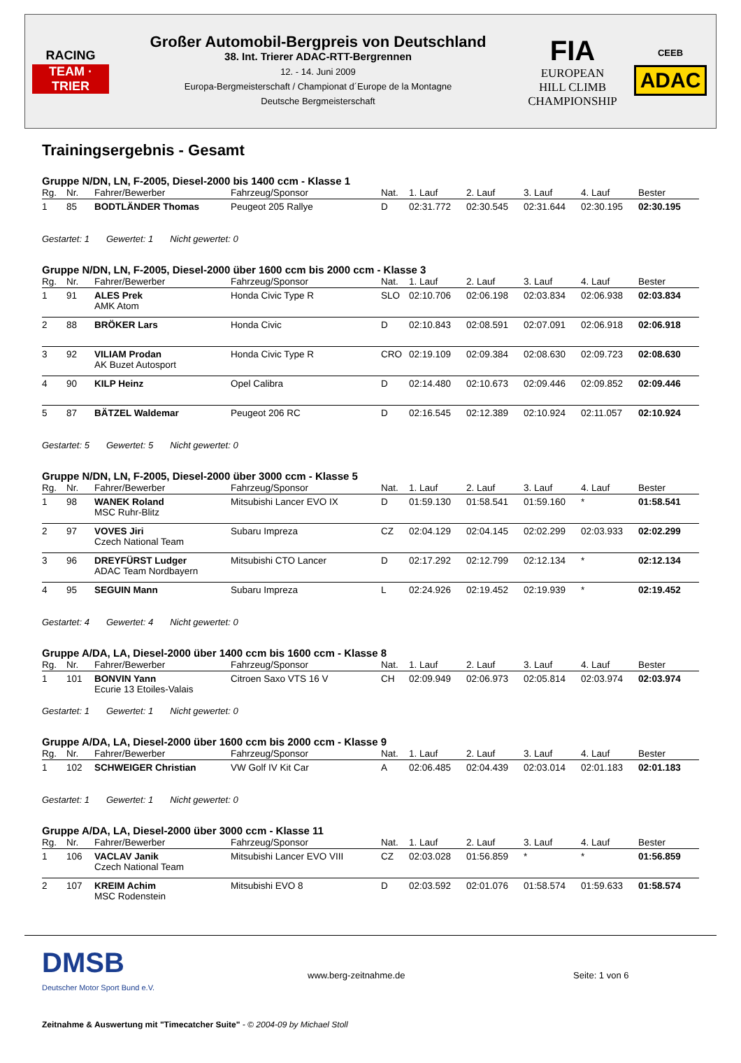RACING
TEAM · TRIER
Großer Automobil-Bergpreis von Deutschland
38. Int. Trierer ADAC-RTT-Bergrennen
12. - 14. Juni 2009
Europa-Bergmeisterschaft / Championat d´Europe de la Montagne
Deutsche Bergmeisterschaft
FIA
EUROPEAN
HILL CLIMB
CHAMPIONSHIP
CEEB
ADAC
Trainingsergebnis - Gesamt
Gruppe N/DN, LN, F-2005, Diesel-2000 bis 1400 ccm - Klasse 1
| Rg. | Nr. | Fahrer/Bewerber | Fahrzeug/Sponsor | Nat. | 1. Lauf | 2. Lauf | 3. Lauf | 4. Lauf | Bester |
| --- | --- | --- | --- | --- | --- | --- | --- | --- | --- |
| 1 | 85 | BODTLÄNDER Thomas | Peugeot 205 Rallye | D | 02:31.772 | 02:30.545 | 02:31.644 | 02:30.195 | 02:30.195 |
Gestartet: 1 Gewertet: 1 Nicht gewertet: 0
Gruppe N/DN, LN, F-2005, Diesel-2000 über 1600 ccm bis 2000 ccm - Klasse 3
| Rg. | Nr. | Fahrer/Bewerber | Fahrzeug/Sponsor | Nat. | 1. Lauf | 2. Lauf | 3. Lauf | 4. Lauf | Bester |
| --- | --- | --- | --- | --- | --- | --- | --- | --- | --- |
| 1 | 91 | ALES Prek AMK Atom | Honda Civic Type R | SLO | 02:10.706 | 02:06.198 | 02:03.834 | 02:06.938 | 02:03.834 |
| 2 | 88 | BRÖKER Lars | Honda Civic | D | 02:10.843 | 02:08.591 | 02:07.091 | 02:06.918 | 02:06.918 |
| 3 | 92 | VILIAM Prodan AK Buzet Autosport | Honda Civic Type R | CRO | 02:19.109 | 02:09.384 | 02:08.630 | 02:09.723 | 02:08.630 |
| 4 | 90 | KILP Heinz | Opel Calibra | D | 02:14.480 | 02:10.673 | 02:09.446 | 02:09.852 | 02:09.446 |
| 5 | 87 | BÄTZEL Waldemar | Peugeot 206 RC | D | 02:16.545 | 02:12.389 | 02:10.924 | 02:11.057 | 02:10.924 |
Gestartet: 5 Gewertet: 5 Nicht gewertet: 0
Gruppe N/DN, LN, F-2005, Diesel-2000 über 3000 ccm - Klasse 5
| Rg. | Nr. | Fahrer/Bewerber | Fahrzeug/Sponsor | Nat. | 1. Lauf | 2. Lauf | 3. Lauf | 4. Lauf | Bester |
| --- | --- | --- | --- | --- | --- | --- | --- | --- | --- |
| 1 | 98 | WANEK Roland MSC Ruhr-Blitz | Mitsubishi Lancer EVO IX | D | 01:59.130 | 01:58.541 | 01:59.160 | * | 01:58.541 |
| 2 | 97 | VOVES Jiri Czech National Team | Subaru Impreza | CZ | 02:04.129 | 02:04.145 | 02:02.299 | 02:03.933 | 02:02.299 |
| 3 | 96 | DREYFÜRST Ludger ADAC Team Nordbayern | Mitsubishi CTO Lancer | D | 02:17.292 | 02:12.799 | 02:12.134 | * | 02:12.134 |
| 4 | 95 | SEGUIN Mann | Subaru Impreza | L | 02:24.926 | 02:19.452 | 02:19.939 | * | 02:19.452 |
Gestartet: 4 Gewertet: 4 Nicht gewertet: 0
Gruppe A/DA, LA, Diesel-2000 über 1400 ccm bis 1600 ccm - Klasse 8
| Rg. | Nr. | Fahrer/Bewerber | Fahrzeug/Sponsor | Nat. | 1. Lauf | 2. Lauf | 3. Lauf | 4. Lauf | Bester |
| --- | --- | --- | --- | --- | --- | --- | --- | --- | --- |
| 1 | 101 | BONVIN Yann Ecurie 13 Etoiles-Valais | Citroen Saxo VTS 16 V | CH | 02:09.949 | 02:06.973 | 02:05.814 | 02:03.974 | 02:03.974 |
Gestartet: 1 Gewertet: 1 Nicht gewertet: 0
Gruppe A/DA, LA, Diesel-2000 über 1600 ccm bis 2000 ccm - Klasse 9
| Rg. | Nr. | Fahrer/Bewerber | Fahrzeug/Sponsor | Nat. | 1. Lauf | 2. Lauf | 3. Lauf | 4. Lauf | Bester |
| --- | --- | --- | --- | --- | --- | --- | --- | --- | --- |
| 1 | 102 | SCHWEIGER Christian | VW Golf IV Kit Car | A | 02:06.485 | 02:04.439 | 02:03.014 | 02:01.183 | 02:01.183 |
Gestartet: 1 Gewertet: 1 Nicht gewertet: 0
Gruppe A/DA, LA, Diesel-2000 über 3000 ccm - Klasse 11
| Rg. | Nr. | Fahrer/Bewerber | Fahrzeug/Sponsor | Nat. | 1. Lauf | 2. Lauf | 3. Lauf | 4. Lauf | Bester |
| --- | --- | --- | --- | --- | --- | --- | --- | --- | --- |
| 1 | 106 | VACLAV Janik Czech National Team | Mitsubishi Lancer EVO VIII | CZ | 02:03.028 | 01:56.859 | * | * | 01:56.859 |
| 2 | 107 | KREIM Achim MSC Rodenstein | Mitsubishi EVO 8 | D | 02:03.592 | 02:01.076 | 01:58.574 | 01:59.633 | 01:58.574 |
DMSB
Deutscher Motor Sport Bund e.V.
www.berg-zeitnahme.de Seite: 1 von 6
Zeitnahme & Auswertung mit "Timecatcher Suite" - © 2004-09 by Michael Stoll